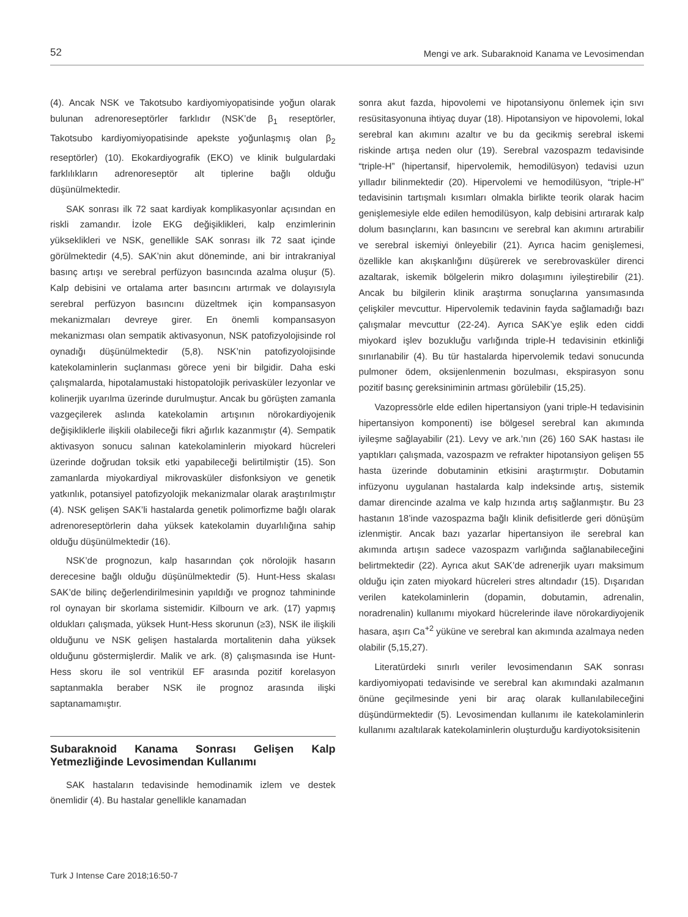52 Mengi ve ark. Subaraknoid Kanama ve Levosimendan
(4). Ancak NSK ve Takotsubo kardiyomiyopatisinde yoğun olarak bulunan adrenoreseptörler farklıdır (NSK’de β<sub>1</sub> reseptörler, Takotsubo kardiyomiyopatisinde apekste yoğunlaşmış olan β<sub>2</sub> reseptörler) (10). Ekokardiyografik (EKO) ve klinik bulgulardaki farklılıkların adrenoreseptör alt tiplerine bağlı olduğu düşünülmektedir.
SAK sonrası ilk 72 saat kardiyak komplikasyonlar açısından en riskli zamandır. İzole EKG değişiklikleri, kalp enzimlerinin yükseklikleri ve NSK, genellikle SAK sonrası ilk 72 saat içinde görülmektedir (4,5). SAK’nin akut döneminde, ani bir intrakraniyal basınç artışı ve serebral perfüzyon basıncında azalma oluşur (5). Kalp debisini ve ortalama arter basıncını artırmak ve dolayısıyla serebral perfüzyon basıncını düzeltmek için kompansasyon mekanizmaları devreye girer. En önemli kompansasyon mekanizması olan sempatik aktivasyonun, NSK patofizyolojisinde rol oynadığı düşünülmektedir (5,8). NSK’nin patofizyolojisinde katekolaminlerin suçlanması görece yeni bir bilgidir. Daha eski çalışmalarda, hipotalamustaki histopatolojik perivasküler lezyonlar ve kolinerjik uyarılma üzerinde durulmuştur. Ancak bu görüşten zamanla vazgeçilerek aslında katekolamin artışının nörokardiyojenik değişikliklerle ilişkili olabileceği fikri ağırlık kazanmıştır (4). Sempatik aktivasyon sonucu salınan katekolaminlerin miyokard hücreleri üzerinde doğrudan toksik etki yapabileceği belirtilmiştir (15). Son zamanlarda miyokardiyal mikrovasküler disfonksiyon ve genetik yatkınlık, potansiyel patofizyolojik mekanizmalar olarak araştırılmıştır (4). NSK gelişen SAK’li hastalarda genetik polimorfizme bağlı olarak adrenoreseptörlerin daha yüksek katekolamin duyarlılığına sahip olduğu düşünülmektedir (16).
NSK’de prognozun, kalp hasarından çok nörolojik hasarın derecesine bağlı olduğu düşünülmektedir (5). Hunt-Hess skalası SAK’de bilinç değerlendirilmesinin yapıldığı ve prognoz tahmininde rol oynayan bir skorlama sistemidir. Kilbourn ve ark. (17) yapmış oldukları çalışmada, yüksek Hunt-Hess skorunun (≥3), NSK ile ilişkili olduğunu ve NSK gelişen hastalarda mortalitenin daha yüksek olduğunu göstermişlerdir. Malik ve ark. (8) çalışmasında ise Hunt-Hess skoru ile sol ventrikül EF arasında pozitif korelasyon saptanmakla beraber NSK ile prognoz arasında ilişki saptanamamıştır.
Subaraknoid Kanama Sonrası Gelişen Kalp Yetmezliğinde Levosimendan Kullanımı
SAK hastaların tedavisinde hemodinamik izlem ve destek önemlidir (4). Bu hastalar genellikle kanamadan
sonra akut fazda, hipovolemi ve hipotansiyonu önlemek için sıvı resüsitasyonuna ihtiyaç duyar (18). Hipotansiyon ve hipovolemi, lokal serebral kan akımını azaltır ve bu da gecikmiş serebral iskemi riskinde artışa neden olur (19). Serebral vazospazm tedavisinde “triple-H” (hipertansif, hipervolemik, hemodilüsyon) tedavisi uzun yılladır bilinmektedir (20). Hipervolemi ve hemodilüsyon, “triple-H” tedavisinin tartışmalı kısımları olmakla birlikte teorik olarak hacim genişlemesiyle elde edilen hemodilüsyon, kalp debisini artırarak kalp dolum basınçlarını, kan basıncını ve serebral kan akımını artırabilir ve serebral iskemiyi önleyebilir (21). Ayrıca hacim genişlemesi, özellikle kan akışkanlığını düşürerek ve serebrovasküler direnci azaltarak, iskemik bölgelerin mikro dolaşımını iyileştirebilir (21). Ancak bu bilgilerin klinik araştırma sonuçlarına yansımasında çelişkiler mevcuttur. Hipervolemik tedavinin fayda sağlamadığı bazı çalışmalar mevcuttur (22-24). Ayrıca SAK’ye eşlik eden ciddi miyokard işlev bozukluğu varlığında triple-H tedavisinin etkinliği sınırlanabilir (4). Bu tür hastalarda hipervolemik tedavi sonucunda pulmoner ödem, oksijenlenmenin bozulması, ekspirasyon sonu pozitif basınç gereksiniminin artması görülebilir (15,25).
Vazopressörle elde edilen hipertansiyon (yani triple-H tedavisinin hipertansiyon komponenti) ise bölgesel serebral kan akımında iyileşme sağlayabilir (21). Levy ve ark.’nın (26) 160 SAK hastası ile yaptıkları çalışmada, vazospazm ve refrakter hipotansiyon gelişen 55 hasta üzerinde dobutaminin etkisini araştırmıştır. Dobutamin infüzyonu uygulanan hastalarda kalp indeksinde artış, sistemik damar direncinde azalma ve kalp hızında artış sağlanmıştır. Bu 23 hastanın 18’inde vazospazma bağlı klinik defisitlerde geri dönüşüm izlenmiştir. Ancak bazı yazarlar hipertansiyon ile serebral kan akımında artışın sadece vazospazm varlığında sağlanabileceğini belirtmektedir (22). Ayrıca akut SAK’de adrenerjik uyarı maksimum olduğu için zaten miyokard hücreleri stres altındadır (15). Dışarıdan verilen katekolaminlerin (dopamin, dobutamin, adrenalin, noradrenalin) kullanımı miyokard hücrelerinde ilave nörokardiyojenik hasara, aşırı Ca<sup>+2</sup> yüküne ve serebral kan akımında azalmaya neden olabilir (5,15,27).
Literatürdeki sınırlı veriler levosimendanın SAK sonrası kardiyomiyopati tedavisinde ve serebral kan akımındaki azalmanın önüne geçilmesinde yeni bir araç olarak kullanılabileceğini düşündürmektedir (5). Levosimendan kullanımı ile katekolaminlerin kullanımı azaltılarak katekolaminlerin oluşturduğu kardiyotoksisitenin
Turk J Intense Care 2018;16:50-7